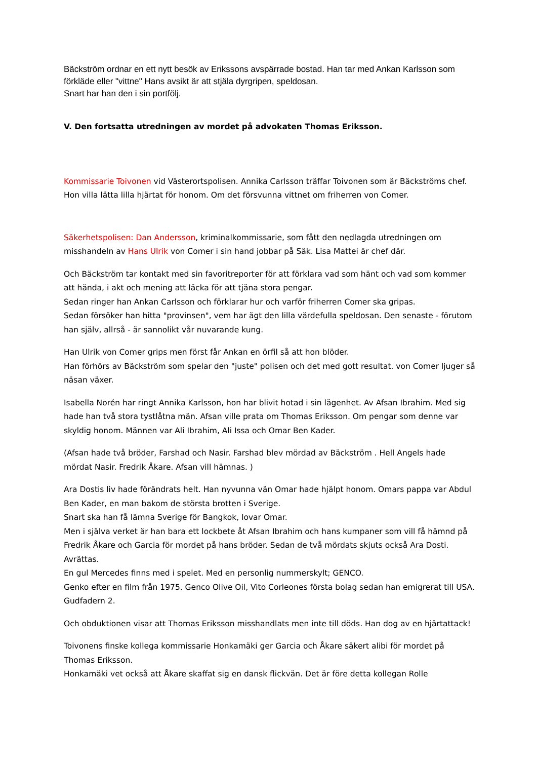Bäckström ordnar en ett nytt besök av Erikssons avspärrade bostad. Han tar med Ankan Karlsson som förkläde eller "vittne" Hans avsikt är att stjäla dyrgripen, speldosan.
Snart har han den i sin portfölj.
V. Den fortsatta utredningen av mordet på advokaten Thomas Eriksson.
Kommissarie Toivonen vid Västerortspolisen. Annika Carlsson träffar Toivonen som är Bäckströms chef. Hon villa lätta lilla hjärtat för honom. Om det försvunna vittnet om friherren von Comer.
Säkerhetspolisen: Dan Andersson, kriminalkommissarie, som fått den nedlagda utredningen om misshandeln av Hans Ulrik von Comer i sin hand jobbar på Säk. Lisa Mattei är chef där.
Och Bäckström tar kontakt med sin favoritreporter för att förklara vad som hänt och vad som kommer att hända, i akt och mening att läcka för att tjäna stora pengar.
Sedan ringer han Ankan Carlsson och förklarar hur och varför friherren Comer ska gripas.
Sedan försöker han hitta "provinsen", vem har ägt den lilla värdefulla speldosan. Den senaste - förutom han själv, allrså - är sannolikt vår nuvarande kung.
Han Ulrik von Comer grips men först får Ankan en örfil så att hon blöder.
Han förhörs av Bäckström som spelar den "juste" polisen och det med gott resultat. von Comer ljuger så näsan växer.
Isabella Norén har ringt Annika Karlsson, hon har blivit hotad i sin lägenhet. Av Afsan Ibrahim. Med sig hade han två stora tystlåtna män. Afsan ville prata om Thomas Eriksson. Om pengar som denne var skyldig honom. Männen var Ali Ibrahim, Ali Issa och Omar Ben Kader.
(Afsan hade två bröder, Farshad och Nasir. Farshad blev mördad av Bäckström . Hell Angels hade mördat Nasir. Fredrik Åkare. Afsan vill hämnas. )
Ara Dostis liv hade förändrats helt. Han nyvunna vän Omar hade hjälpt honom. Omars pappa var Abdul Ben Kader, en man bakom de största brotten i Sverige.
Snart ska han få lämna Sverige för Bangkok, lovar Omar.
Men i själva verket är han bara ett lockbete åt Afsan Ibrahim och hans kumpaner som vill få hämnd på Fredrik Åkare och Garcia för mordet på hans bröder. Sedan de två mördats skjuts också Ara Dosti. Avrättas.
En gul Mercedes finns med i spelet. Med en personlig nummerskylt; GENCO.
Genko efter en film från 1975. Genco Olive Oil, Vito Corleones första bolag sedan han emigrerat till USA. Gudfadern 2.
Och obduktionen visar att Thomas Eriksson misshandlats men inte till döds. Han dog av en hjärtattack!
Toivonens finske kollega kommissarie Honkamäki ger Garcia och Åkare säkert alibi för mordet på Thomas Eriksson.
Honkamäki vet också att Åkare skaffat sig en dansk flickvän. Det är före detta kollegan Rolle